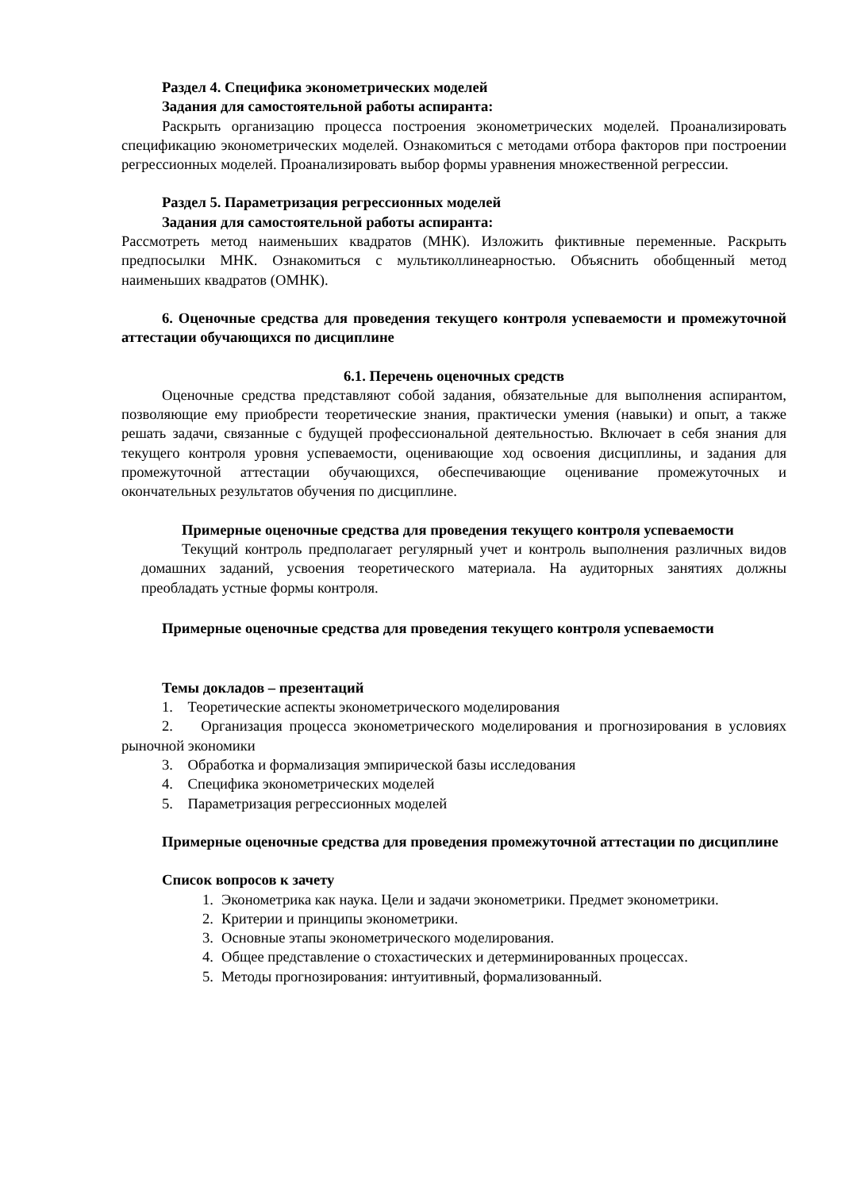Раздел 4. Специфика эконометрических моделей
Задания для самостоятельной работы аспиранта:
Раскрыть организацию процесса построения эконометрических моделей. Проанализировать спецификацию эконометрических моделей. Ознакомиться с методами отбора факторов при построении регрессионных моделей. Проанализировать выбор формы уравнения множественной регрессии.
Раздел 5. Параметризация регрессионных моделей
Задания для самостоятельной работы аспиранта:
Рассмотреть метод наименьших квадратов (МНК). Изложить фиктивные переменные. Раскрыть предпосылки МНК. Ознакомиться с мультиколлинеарностью. Объяснить обобщенный метод наименьших квадратов (ОМНК).
6. Оценочные средства для проведения текущего контроля успеваемости и промежуточной аттестации обучающихся по дисциплине
6.1. Перечень оценочных средств
Оценочные средства представляют собой задания, обязательные для выполнения аспирантом, позволяющие ему приобрести теоретические знания, практически умения (навыки) и опыт, а также решать задачи, связанные с будущей профессиональной деятельностью. Включает в себя знания для текущего контроля уровня успеваемости, оценивающие ход освоения дисциплины, и задания для промежуточной аттестации обучающихся, обеспечивающие оценивание промежуточных и окончательных результатов обучения по дисциплине.
Примерные оценочные средства для проведения текущего контроля успеваемости
Текущий контроль предполагает регулярный учет и контроль выполнения различных видов домашних заданий, усвоения теоретического материала. На аудиторных занятиях должны преобладать устные формы контроля.
Примерные оценочные средства для проведения текущего контроля успеваемости
Темы докладов – презентаций
1. Теоретические аспекты эконометрического моделирования
2. Организация процесса эконометрического моделирования и прогнозирования в условиях рыночной экономики
3. Обработка и формализация эмпирической базы исследования
4. Специфика эконометрических моделей
5. Параметризация регрессионных моделей
Примерные оценочные средства для проведения промежуточной аттестации по дисциплине
Список вопросов к зачету
1. Эконометрика как наука. Цели и задачи эконометрики. Предмет эконометрики.
2. Критерии и принципы эконометрики.
3. Основные этапы эконометрического моделирования.
4. Общее представление о стохастических и детерминированных процессах.
5. Методы прогнозирования: интуитивный, формализованный.